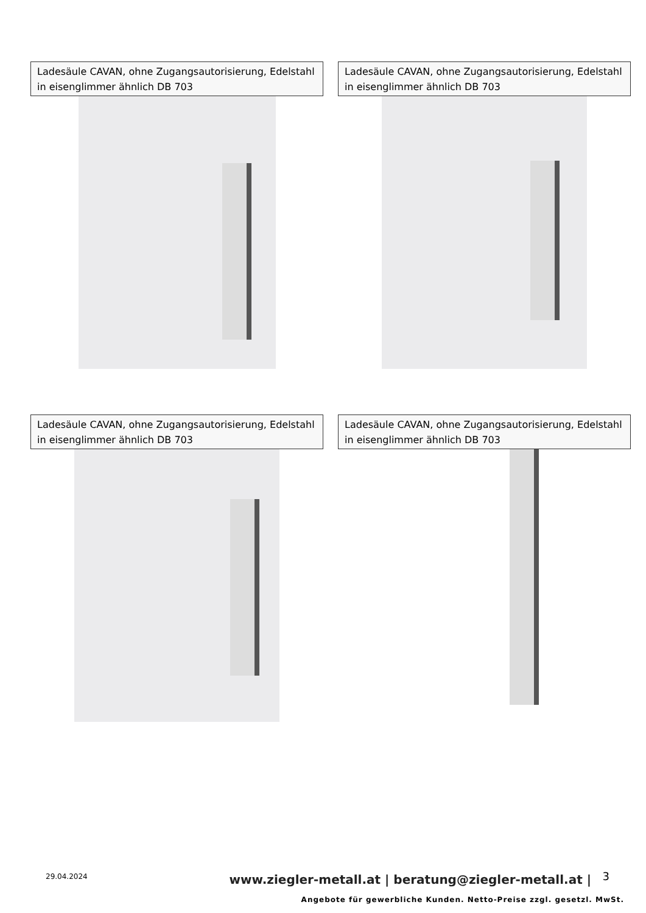Ladesäule CAVAN, ohne Zugangsautorisierung, Edelstahl in eisenglimmer ähnlich DB 703
Ladesäule CAVAN, ohne Zugangsautorisierung, Edelstahl in eisenglimmer ähnlich DB 703
Ladesäule CAVAN, ohne Zugangsautorisierung, Edelstahl in eisenglimmer ähnlich DB 703
Ladesäule CAVAN, ohne Zugangsautorisierung, Edelstahl in eisenglimmer ähnlich DB 703
29.04.2024
www.ziegler-metall.at | beratung@ziegler-metall.at |
3
Angebote für gewerbliche Kunden. Netto-Preise zzgl. gesetzl. MwSt.